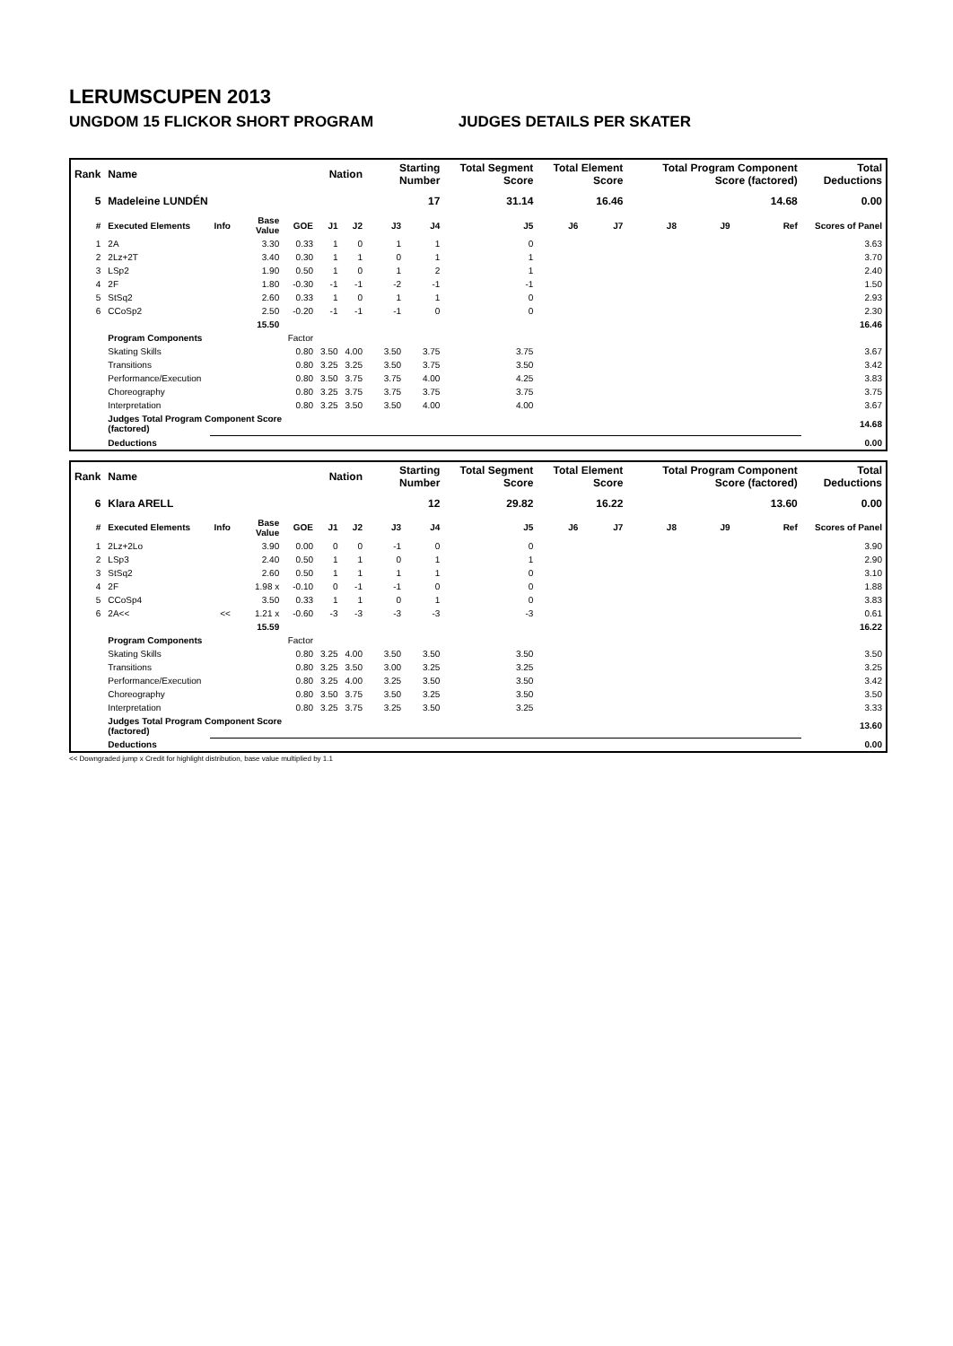LERUMSCUPEN 2013
UNGDOM 15 FLICKOR SHORT PROGRAM JUDGES DETAILS PER SKATER
| Rank | Name | | | | Nation | | Starting Number | | Total Segment Score | Total Element Score | | Total Program Component Score (factored) | | | Total Deductions |
| 5 | Madeleine LUNDÉN | | | | | | 17 | | 31.14 | 16.46 | | 14.68 | | | 0.00 |
| # | Executed Elements | Info | Base Value | GOE | J1 | J2 | J3 | J4 | J5 | J6 | J7 | J8 | J9 | Ref | Scores of Panel |
| 1 | 2A | | 3.30 | 0.33 | 1 | 0 | 1 | 1 | 0 | | | | | | 3.63 |
| 2 | 2Lz+2T | | 3.40 | 0.30 | 1 | 1 | 0 | 1 | 1 | | | | | | 3.70 |
| 3 | LSp2 | | 1.90 | 0.50 | 1 | 0 | 1 | 2 | 1 | | | | | | 2.40 |
| 4 | 2F | | 1.80 | -0.30 | -1 | -1 | -2 | -1 | -1 | | | | | | 1.50 |
| 5 | StSq2 | | 2.60 | 0.33 | 1 | 0 | 1 | 1 | 0 | | | | | | 2.93 |
| 6 | CCoSp2 | | 2.50 | -0.20 | -1 | -1 | -1 | 0 | 0 | | | | | | 2.30 |
| | | | 15.50 | | | | | | | | | | | | 16.46 |
| | Program Components | | | Factor | | | | | | | | | | | |
| | Skating Skills | | | 0.80 | 3.50 | 4.00 | 3.50 | 3.75 | 3.75 | | | | | | 3.67 |
| | Transitions | | | 0.80 | 3.25 | 3.25 | 3.50 | 3.75 | 3.50 | | | | | | 3.42 |
| | Performance/Execution | | | 0.80 | 3.50 | 3.75 | 3.75 | 4.00 | 4.25 | | | | | | 3.83 |
| | Choreography | | | 0.80 | 3.25 | 3.75 | 3.75 | 3.75 | 3.75 | | | | | | 3.75 |
| | Interpretation | | | 0.80 | 3.25 | 3.50 | 3.50 | 4.00 | 4.00 | | | | | | 3.67 |
| | Judges Total Program Component Score (factored) | | | | | | | | | | | | | | 14.68 |
| | Deductions | | | | | | | | | | | | | | 0.00 |
| Rank | Name | | | | Nation | | Starting Number | | Total Segment Score | Total Element Score | | Total Program Component Score (factored) | | | Total Deductions |
| 6 | Klara ARELL | | | | | | 12 | | 29.82 | 16.22 | | 13.60 | | | 0.00 |
| # | Executed Elements | Info | Base Value | GOE | J1 | J2 | J3 | J4 | J5 | J6 | J7 | J8 | J9 | Ref | Scores of Panel |
| 1 | 2Lz+2Lo | | 3.90 | 0.00 | 0 | 0 | -1 | 0 | 0 | | | | | | 3.90 |
| 2 | LSp3 | | 2.40 | 0.50 | 1 | 1 | 0 | 1 | 1 | | | | | | 2.90 |
| 3 | StSq2 | | 2.60 | 0.50 | 1 | 1 | 1 | 1 | 0 | | | | | | 3.10 |
| 4 | 2F | | 1.98 x | -0.10 | 0 | -1 | -1 | 0 | 0 | | | | | | 1.88 |
| 5 | CCoSp4 | | 3.50 | 0.33 | 1 | 1 | 0 | 1 | 0 | | | | | | 3.83 |
| 6 | 2A<< | << | 1.21 x | -0.60 | -3 | -3 | -3 | -3 | -3 | | | | | | 0.61 |
| | | | 15.59 | | | | | | | | | | | | 16.22 |
| | Program Components | | | Factor | | | | | | | | | | | |
| | Skating Skills | | | 0.80 | 3.25 | 4.00 | 3.50 | 3.50 | 3.50 | | | | | | 3.50 |
| | Transitions | | | 0.80 | 3.25 | 3.50 | 3.00 | 3.25 | 3.25 | | | | | | 3.25 |
| | Performance/Execution | | | 0.80 | 3.25 | 4.00 | 3.25 | 3.50 | 3.50 | | | | | | 3.42 |
| | Choreography | | | 0.80 | 3.50 | 3.75 | 3.50 | 3.25 | 3.50 | | | | | | 3.50 |
| | Interpretation | | | 0.80 | 3.25 | 3.75 | 3.25 | 3.50 | 3.25 | | | | | | 3.33 |
| | Judges Total Program Component Score (factored) | | | | | | | | | | | | | | 13.60 |
| | Deductions | | | | | | | | | | | | | | 0.00 |
<< Downgraded jump x Credit for highlight distribution, base value multiplied by 1.1